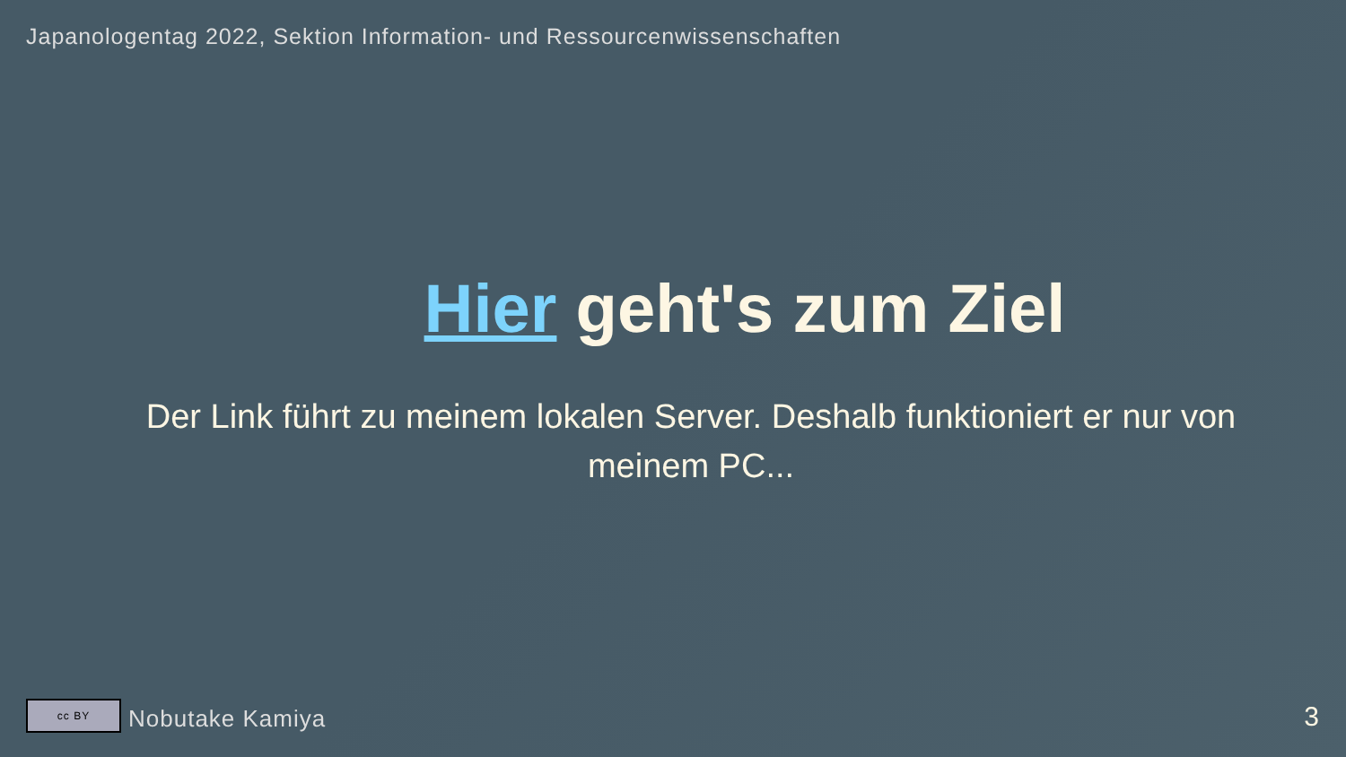Japanologentag 2022, Sektion Information- und Ressourcenwissenschaften
Hier geht's zum Ziel
Der Link führt zu meinem lokalen Server. Deshalb funktioniert er nur von meinem PC...
cc BY
Nobutake Kamiya
3